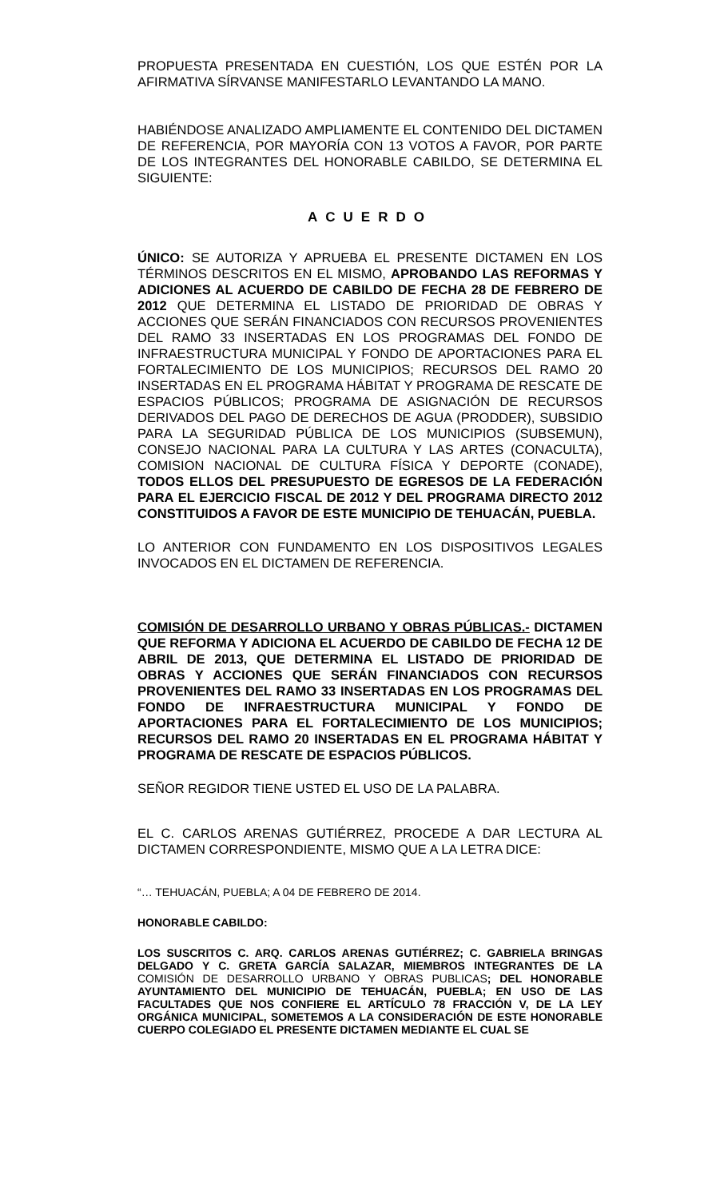PROPUESTA PRESENTADA EN CUESTIÓN, LOS QUE ESTÉN POR LA AFIRMATIVA SÍRVANSE MANIFESTARLO LEVANTANDO LA MANO.
HABIÉNDOSE ANALIZADO AMPLIAMENTE EL CONTENIDO DEL DICTAMEN DE REFERENCIA, POR MAYORÍA CON 13 VOTOS A FAVOR, POR PARTE DE LOS INTEGRANTES DEL HONORABLE CABILDO, SE DETERMINA EL SIGUIENTE:
ACUERDO
ÚNICO: SE AUTORIZA Y APRUEBA EL PRESENTE DICTAMEN EN LOS TÉRMINOS DESCRITOS EN EL MISMO, APROBANDO LAS REFORMAS Y ADICIONES AL ACUERDO DE CABILDO DE FECHA 28 DE FEBRERO DE 2012 QUE DETERMINA EL LISTADO DE PRIORIDAD DE OBRAS Y ACCIONES QUE SERÁN FINANCIADOS CON RECURSOS PROVENIENTES DEL RAMO 33 INSERTADAS EN LOS PROGRAMAS DEL FONDO DE INFRAESTRUCTURA MUNICIPAL Y FONDO DE APORTACIONES PARA EL FORTALECIMIENTO DE LOS MUNICIPIOS; RECURSOS DEL RAMO 20 INSERTADAS EN EL PROGRAMA HÁBITAT Y PROGRAMA DE RESCATE DE ESPACIOS PÚBLICOS; PROGRAMA DE ASIGNACIÓN DE RECURSOS DERIVADOS DEL PAGO DE DERECHOS DE AGUA (PRODDER), SUBSIDIO PARA LA SEGURIDAD PÚBLICA DE LOS MUNICIPIOS (SUBSEMUN), CONSEJO NACIONAL PARA LA CULTURA Y LAS ARTES (CONACULTA), COMISION NACIONAL DE CULTURA FÍSICA Y DEPORTE (CONADE), TODOS ELLOS DEL PRESUPUESTO DE EGRESOS DE LA FEDERACIÓN PARA EL EJERCICIO FISCAL DE 2012 Y DEL PROGRAMA DIRECTO 2012 CONSTITUIDOS A FAVOR DE ESTE MUNICIPIO DE TEHUACÁN, PUEBLA.
LO ANTERIOR CON FUNDAMENTO EN LOS DISPOSITIVOS LEGALES INVOCADOS EN EL DICTAMEN DE REFERENCIA.
COMISIÓN DE DESARROLLO URBANO Y OBRAS PÚBLICAS.- DICTAMEN QUE REFORMA Y ADICIONA EL ACUERDO DE CABILDO DE FECHA 12 DE ABRIL DE 2013, QUE DETERMINA EL LISTADO DE PRIORIDAD DE OBRAS Y ACCIONES QUE SERÁN FINANCIADOS CON RECURSOS PROVENIENTES DEL RAMO 33 INSERTADAS EN LOS PROGRAMAS DEL FONDO DE INFRAESTRUCTURA MUNICIPAL Y FONDO DE APORTACIONES PARA EL FORTALECIMIENTO DE LOS MUNICIPIOS; RECURSOS DEL RAMO 20 INSERTADAS EN EL PROGRAMA HÁBITAT Y PROGRAMA DE RESCATE DE ESPACIOS PÚBLICOS.
SEÑOR REGIDOR TIENE USTED EL USO DE LA PALABRA.
EL C. CARLOS ARENAS GUTIÉRREZ, PROCEDE A DAR LECTURA AL DICTAMEN CORRESPONDIENTE, MISMO QUE A LA LETRA DICE:
“… TEHUACÁN, PUEBLA; A 04 DE FEBRERO DE 2014.
HONORABLE CABILDO:
LOS SUSCRITOS C. ARQ. CARLOS ARENAS GUTIÉRREZ; C. GABRIELA BRINGAS DELGADO Y C. GRETA GARCÍA SALAZAR, MIEMBROS INTEGRANTES DE LA COMISIÓN DE DESARROLLO URBANO Y OBRAS PUBLICAS; DEL HONORABLE AYUNTAMIENTO DEL MUNICIPIO DE TEHUACÁN, PUEBLA; EN USO DE LAS FACULTADES QUE NOS CONFIERE EL ARTÍCULO 78 FRACCIÓN V, DE LA LEY ORGÁNICA MUNICIPAL, SOMETEMOS A LA CONSIDERACIÓN DE ESTE HONORABLE CUERPO COLEGIADO EL PRESENTE DICTAMEN MEDIANTE EL CUAL SE